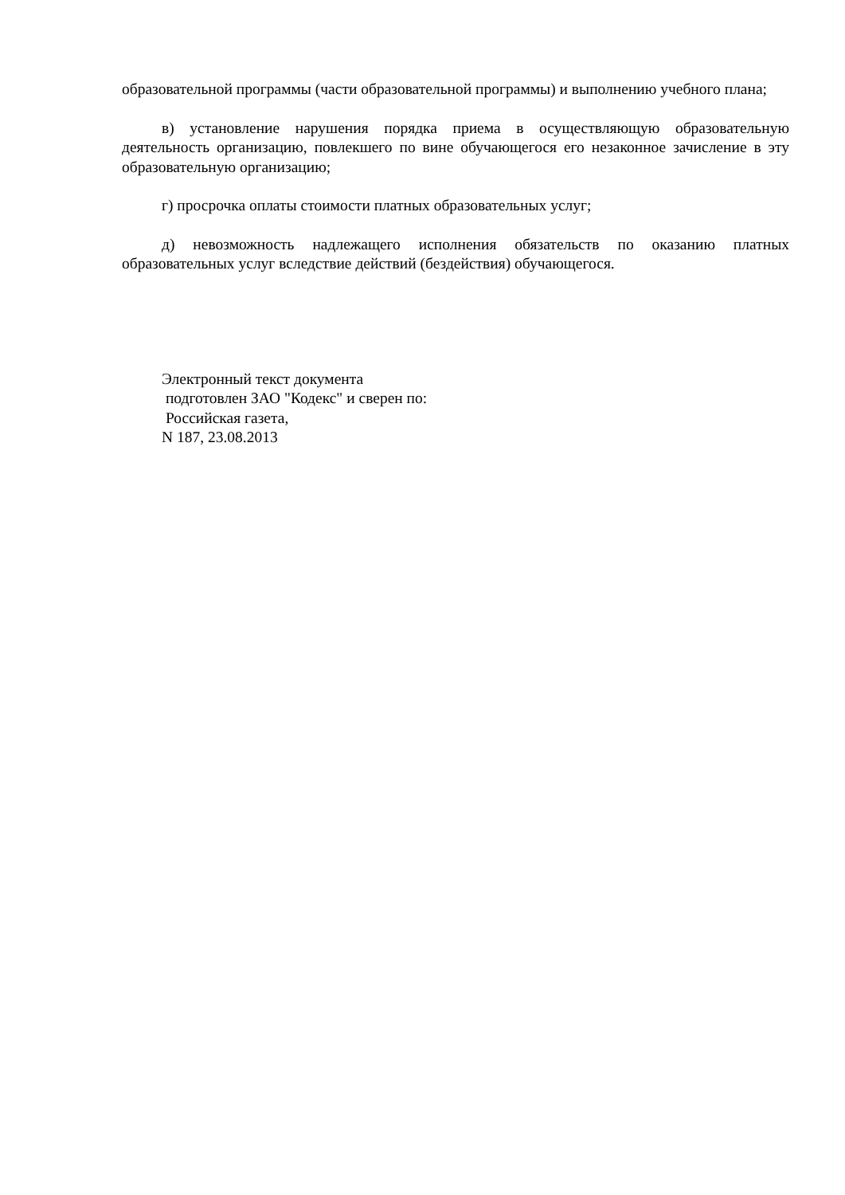образовательной программы (части образовательной программы) и выполнению учебного плана;
в) установление нарушения порядка приема в осуществляющую образовательную деятельность организацию, повлекшего по вине обучающегося его незаконное зачисление в эту образовательную организацию;
г) просрочка оплаты стоимости платных образовательных услуг;
д) невозможность надлежащего исполнения обязательств по оказанию платных образовательных услуг вследствие действий (бездействия) обучающегося.
Электронный текст документа
подготовлен ЗАО "Кодекс" и сверен по:
Российская газета,
N 187, 23.08.2013